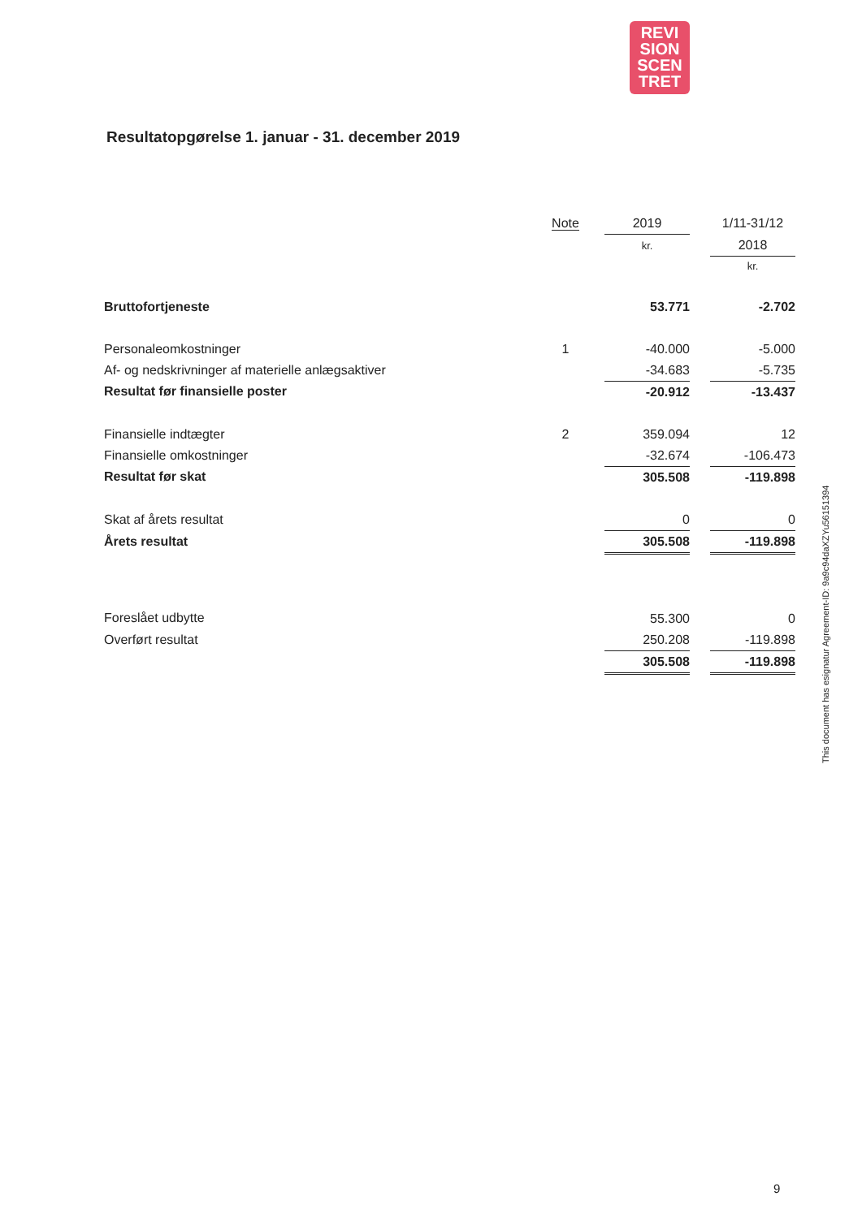REVI
SION
SCEN
TRET
Resultatopgørelse 1. januar - 31. december 2019
| | | Note | | 2019 | | 1/11-31/12 |
| | | | | kr. | | 2018 |
| | | | | | | kr. |
| Bruttofortjeneste | | | | 53.771 | | -2.702 |
| Personaleomkostninger | | 1 | | -40.000 | | -5.000 |
| Af- og nedskrivninger af materielle anlægsaktiver | | | | -34.683 | | -5.735 |
| Resultat før finansielle poster | | | | -20.912 | | -13.437 |
| Finansielle indtægter | | 2 | | 359.094 | | 12 |
| Finansielle omkostninger | | | | -32.674 | | -106.473 |
| Resultat før skat | | | | 305.508 | | -119.898 |
| Skat af årets resultat | | | | 0 | | 0 |
| Årets resultat | | | | 305.508 | | -119.898 |
| Foreslået udbytte | | | | 55.300 | | 0 |
| Overført resultat | | | | 250.208 | | -119.898 |
| | | | | 305.508 | | -119.898 |
This document has esignatur Agreement-ID: 9a9c94daXZYu56151394
9